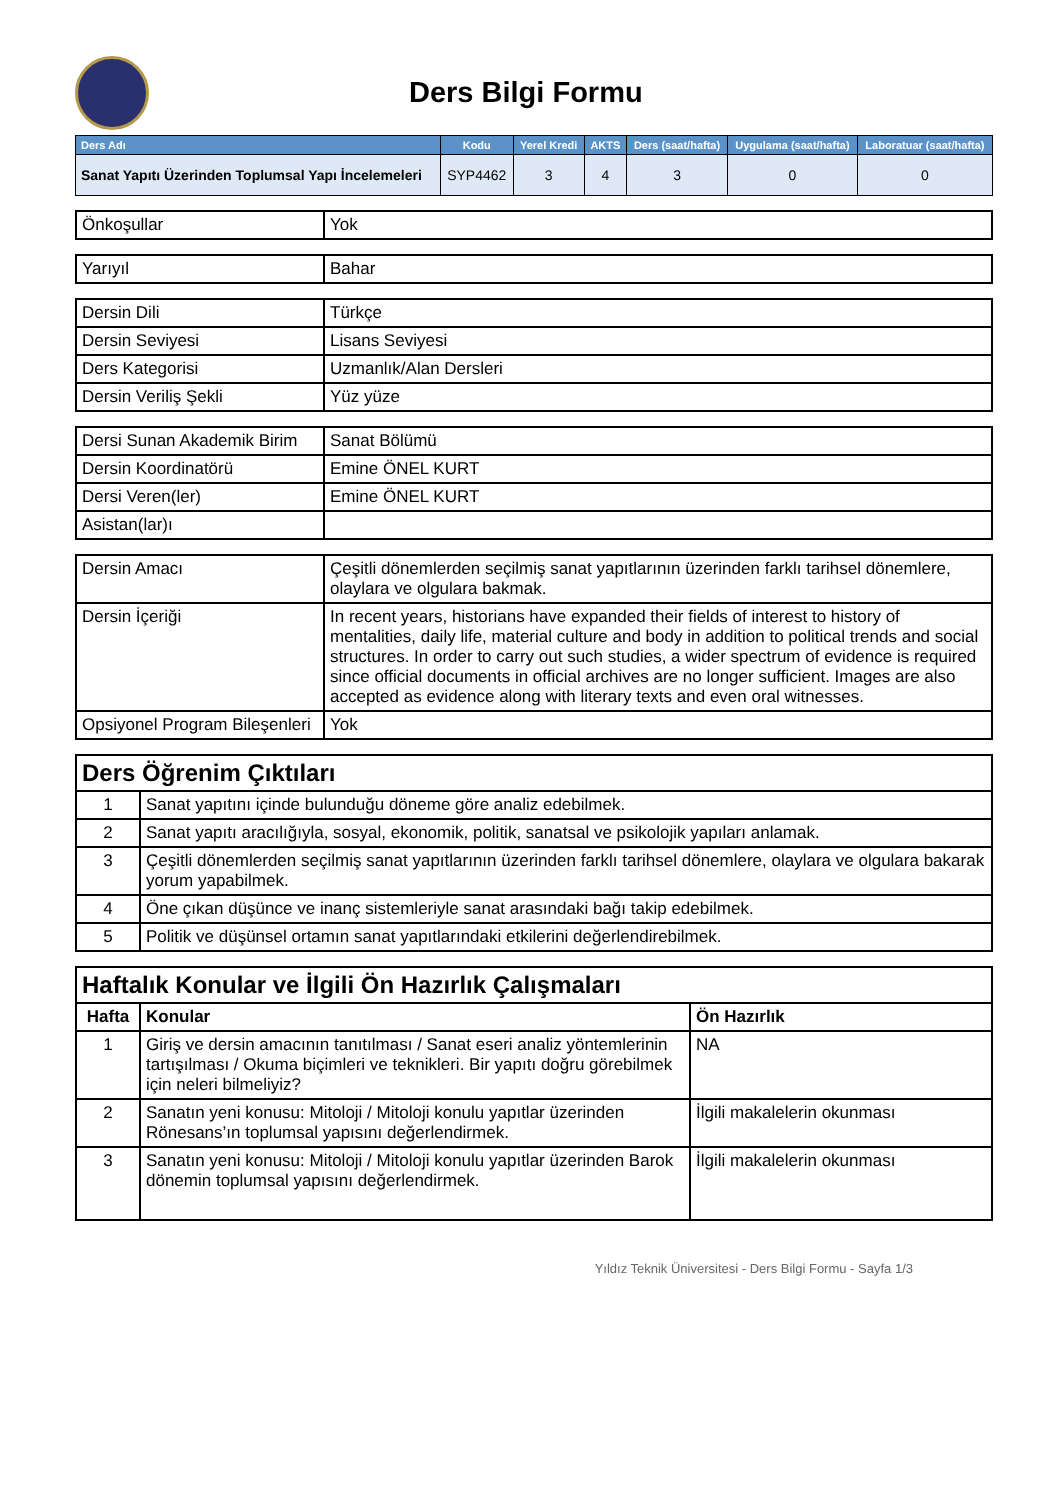Ders Bilgi Formu
| Ders Adı | Kodu | Yerel Kredi | AKTS | Ders (saat/hafta) | Uygulama (saat/hafta) | Laboratuar (saat/hafta) |
| --- | --- | --- | --- | --- | --- | --- |
| Sanat Yapıtı Üzerinden Toplumsal Yapı İncelemeleri | SYP4462 | 3 | 4 | 3 | 0 | 0 |
| Önkoşullar | Yok |
| Yarıyıl | Bahar |
| Dersin Dili | Türkçe |
| Dersin Seviyesi | Lisans Seviyesi |
| Ders Kategorisi | Uzmanlık/Alan Dersleri |
| Dersin Veriliş Şekli | Yüz yüze |
| Dersi Sunan Akademik Birim | Sanat Bölümü |
| Dersin Koordinatörü | Emine ÖNEL KURT |
| Dersi Veren(ler) | Emine ÖNEL KURT |
| Asistan(lar)ı | |
| Dersin Amacı | Çeşitli dönemlerden seçilmiş sanat yapıtlarının üzerinden farklı tarihsel dönemlere, olaylara ve olgulara bakmak. |
| Dersin İçeriği | In recent years, historians have expanded their fields of interest to history of mentalities, daily life, material culture and body in addition to political trends and social structures. In order to carry out such studies, a wider spectrum of evidence is required since official documents in official archives are no longer sufficient. Images are also accepted as evidence along with literary texts and even oral witnesses. |
| Opsiyonel Program Bileşenleri | Yok |
| Ders Öğrenim Çıktıları | |
| 1 | Sanat yapıtını içinde bulunduğu döneme göre analiz edebilmek. |
| 2 | Sanat yapıtı aracılığıyla, sosyal, ekonomik, politik, sanatsal ve psikolojik yapıları anlamak. |
| 3 | Çeşitli dönemlerden seçilmiş sanat yapıtlarının üzerinden farklı tarihsel dönemlere, olaylara ve olgulara bakarak yorum yapabilmek. |
| 4 | Öne çıkan düşünce ve inanç sistemleriyle sanat arasındaki bağı takip edebilmek. |
| 5 | Politik ve düşünsel ortamın sanat yapıtlarındaki etkilerini değerlendirebilmek. |
| Haftalık Konular ve İlgili Ön Hazırlık Çalışmaları | | |
| Hafta | Konular | Ön Hazırlık |
| 1 | Giriş ve dersin amacının tanıtılması / Sanat eseri analiz yöntemlerinin tartışılması / Okuma biçimleri ve teknikleri. Bir yapıtı doğru görebilmek için neleri bilmeliyiz? | NA |
| 2 | Sanatın yeni konusu: Mitoloji / Mitoloji konulu yapıtlar üzerinden Rönesans’ın toplumsal yapısını değerlendirmek. | İlgili makalelerin okunması |
| 3 | Sanatın yeni konusu: Mitoloji / Mitoloji konulu yapıtlar üzerinden Barok dönemin toplumsal yapısını değerlendirmek. | İlgili makalelerin okunması |
Yıldız Teknik Üniversitesi - Ders Bilgi Formu - Sayfa 1/3